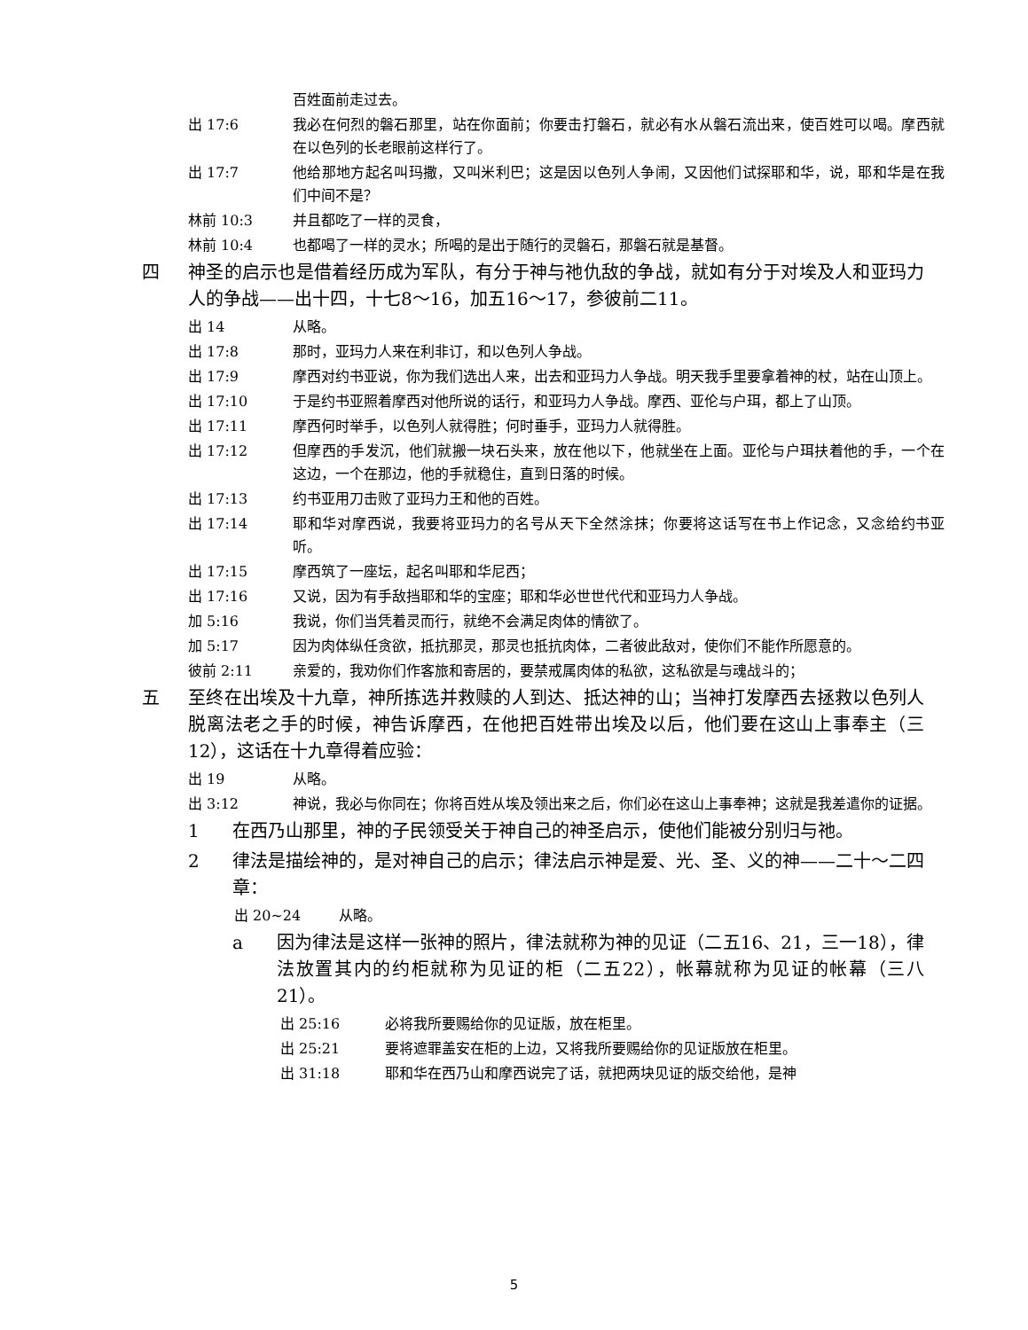百姓面前走过去。
出 17:6 我必在何烈的磐石那里，站在你面前；你要击打磐石，就必有水从磐石流出来，使百姓可以喝。摩西就在以色列的长老眼前这样行了。
出 17:7 他给那地方起名叫玛撒，又叫米利巴；这是因以色列人争闹，又因他们试探耶和华，说，耶和华是在我们中间不是？
林前 10:3 并且都吃了一样的灵食，
林前 10:4 也都喝了一样的灵水；所喝的是出于随行的灵磐石，那磐石就是基督。
四 神圣的启示也是借着经历成为军队，有分于神与祂仇敌的争战，就如有分于对埃及人和亚玛力人的争战——出十四，十七8～16，加五16～17，参彼前二11。
出 14 从略。
出 17:8 那时，亚玛力人来在利非订，和以色列人争战。
出 17:9 摩西对约书亚说，你为我们选出人来，出去和亚玛力人争战。明天我手里要拿着神的杖，站在山顶上。
出 17:10 于是约书亚照着摩西对他所说的话行，和亚玛力人争战。摩西、亚伦与户珥，都上了山顶。
出 17:11 摩西何时举手，以色列人就得胜；何时垂手，亚玛力人就得胜。
出 17:12 但摩西的手发沉，他们就搬一块石头来，放在他以下，他就坐在上面。亚伦与户珥扶着他的手，一个在这边，一个在那边，他的手就稳住，直到日落的时候。
出 17:13 约书亚用刀击败了亚玛力王和他的百姓。
出 17:14 耶和华对摩西说，我要将亚玛力的名号从天下全然涂抹；你要将这话写在书上作记念，又念给约书亚听。
出 17:15 摩西筑了一座坛，起名叫耶和华尼西；
出 17:16 又说，因为有手敌挡耶和华的宝座；耶和华必世世代代和亚玛力人争战。
加 5:16 我说，你们当凭着灵而行，就绝不会满足肉体的情欲了。
加 5:17 因为肉体纵任贪欲，抵抗那灵，那灵也抵抗肉体，二者彼此敌对，使你们不能作所愿意的。
彼前 2:11 亲爱的，我劝你们作客旅和寄居的，要禁戒属肉体的私欲，这私欲是与魂战斗的；
五 至终在出埃及十九章，神所拣选并救赎的人到达、抵达神的山；当神打发摩西去拯救以色列人脱离法老之手的时候，神告诉摩西，在他把百姓带出埃及以后，他们要在这山上事奉主（三12），这话在十九章得着应验：
出 19 从略。
出 3:12 神说，我必与你同在；你将百姓从埃及领出来之后，你们必在这山上事奉神；这就是我差遣你的证据。
1 在西乃山那里，神的子民领受关于神自己的神圣启示，使他们能被分别归与祂。
2 律法是描绘神的，是对神自己的启示；律法启示神是爱、光、圣、义的神——二十～二四章：
出 20~24 从略。
a 因为律法是这样一张神的照片，律法就称为神的见证（二五16、21，三一18），律法放置其内的约柜就称为见证的柜（二五22），帐幕就称为见证的帐幕（三八21）。
出 25:16 必将我所要赐给你的见证版，放在柜里。
出 25:21 要将遮罪盖安在柜的上边，又将我所要赐给你的见证版放在柜里。
出 31:18 耶和华在西乃山和摩西说完了话，就把两块见证的版交给他，是神
5